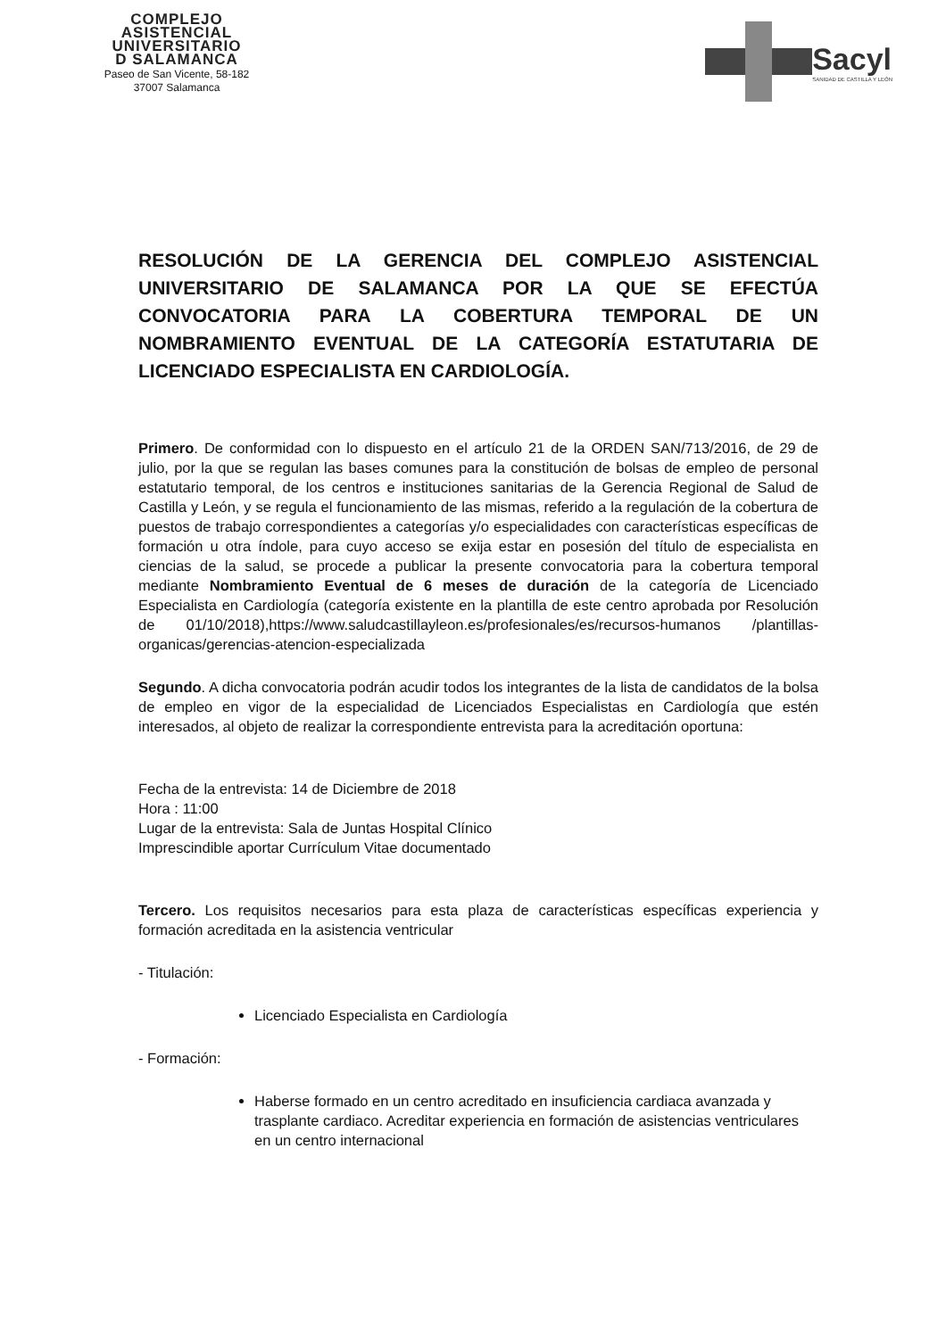COMPLEJO
ASISTENCIAL
UNIVERSITARIO
D SALAMANCA
Paseo de San Vicente, 58-182
37007 Salamanca
Sacyl
SANIDAD DE CASTILLA Y LEÓN
RESOLUCIÓN DE LA GERENCIA DEL COMPLEJO ASISTENCIAL UNIVERSITARIO DE SALAMANCA POR LA QUE SE EFECTÚA CONVOCATORIA PARA LA COBERTURA TEMPORAL DE UN NOMBRAMIENTO EVENTUAL DE LA CATEGORÍA ESTATUTARIA DE LICENCIADO ESPECIALISTA EN CARDIOLOGÍA.
Primero. De conformidad con lo dispuesto en el artículo 21 de la ORDEN SAN/713/2016, de 29 de julio, por la que se regulan las bases comunes para la constitución de bolsas de empleo de personal estatutario temporal, de los centros e instituciones sanitarias de la Gerencia Regional de Salud de Castilla y León, y se regula el funcionamiento de las mismas, referido a la regulación de la cobertura de puestos de trabajo correspondientes a categorías y/o especialidades con características específicas de formación u otra índole, para cuyo acceso se exija estar en posesión del título de especialista en ciencias de la salud, se procede a publicar la presente convocatoria para la cobertura temporal mediante Nombramiento Eventual de 6 meses de duración de la categoría de Licenciado Especialista en Cardiología (categoría existente en la plantilla de este centro aprobada por Resolución de 01/10/2018),https://www.saludcastillayleon.es/profesionales/es/recursos-humanos /plantillas-organicas/gerencias-atencion-especializada
Segundo. A dicha convocatoria podrán acudir todos los integrantes de la lista de candidatos de la bolsa de empleo en vigor de la especialidad de Licenciados Especialistas en Cardiología que estén interesados, al objeto de realizar la correspondiente entrevista para la acreditación oportuna:
Fecha de la entrevista: 14 de Diciembre de 2018
Hora : 11:00
Lugar de la entrevista: Sala de Juntas Hospital Clínico
Imprescindible aportar Currículum Vitae documentado
Tercero. Los requisitos necesarios para esta plaza de características específicas experiencia y formación acreditada en la asistencia ventricular
- Titulación:
Licenciado Especialista en Cardiología
- Formación:
Haberse formado en un centro acreditado en insuficiencia cardiaca avanzada y trasplante cardiaco. Acreditar experiencia en formación de asistencias ventriculares en un centro internacional